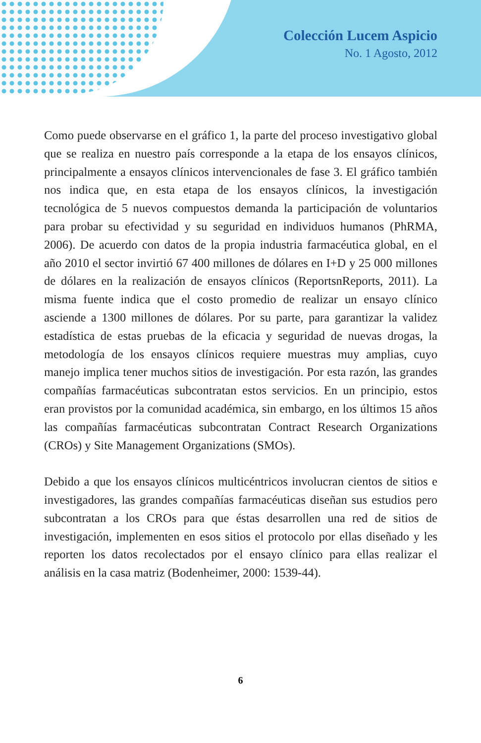Colección Lucem Aspicio
No. 1 Agosto, 2012
Como puede observarse en el gráfico 1, la parte del proceso investigativo global que se realiza en nuestro país corresponde a la etapa de los ensayos clínicos, principalmente a ensayos clínicos intervencionales de fase 3. El gráfico también nos indica que, en esta etapa de los ensayos clínicos, la investigación tecnológica de 5 nuevos compuestos demanda la participación de voluntarios para probar su efectividad y su seguridad en individuos humanos (PhRMA, 2006). De acuerdo con datos de la propia industria farmacéutica global, en el año 2010 el sector invirtió 67 400 millones de dólares en I+D y 25 000 millones de dólares en la realización de ensayos clínicos (ReportsnReports, 2011). La misma fuente indica que el costo promedio de realizar un ensayo clínico asciende a 1300 millones de dólares. Por su parte, para garantizar la validez estadística de estas pruebas de la eficacia y seguridad de nuevas drogas, la metodología de los ensayos clínicos requiere muestras muy amplias, cuyo manejo implica tener muchos sitios de investigación. Por esta razón, las grandes compañías farmacéuticas subcontratan estos servicios. En un principio, estos eran provistos por la comunidad académica, sin embargo, en los últimos 15 años las compañías farmacéuticas subcontratan Contract Research Organizations (CROs) y Site Management Organizations (SMOs).
Debido a que los ensayos clínicos multicéntricos involucran cientos de sitios e investigadores, las grandes compañías farmacéuticas diseñan sus estudios pero subcontratan a los CROs para que éstas desarrollen una red de sitios de investigación, implementen en esos sitios el protocolo por ellas diseñado y les reporten los datos recolectados por el ensayo clínico para ellas realizar el análisis en la casa matriz (Bodenheimer, 2000: 1539-44).
6